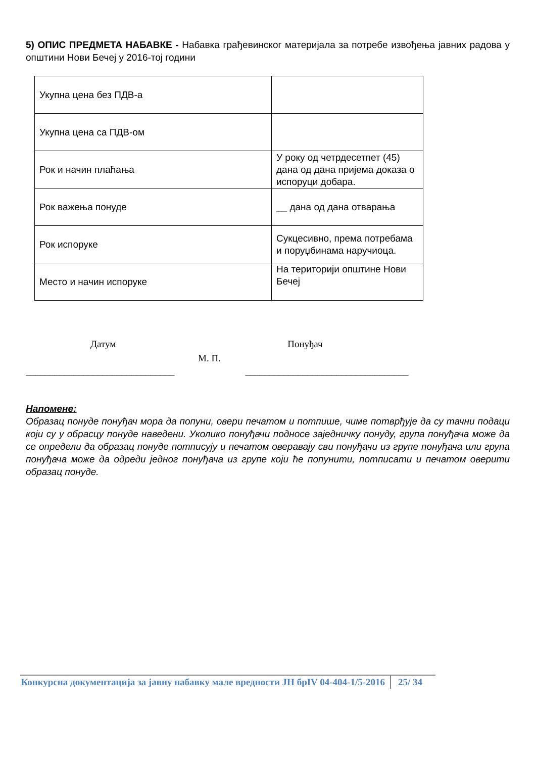5) ОПИС ПРЕДМЕТА НАБАВКЕ - Набавка грађевинског материјала за потребе извођења јавних радова у општини Нови Бечеј у 2016-тој години
| Укупна цена без ПДВ-а | |
| Укупна цена са ПДВ-ом | |
| Рок и начин плаћања | У року од четрдесетпет (45) дана од дана пријема доказа о испоруци добара. |
| Рок важења понуде | __ дана од дана отварања |
| Рок испоруке | Сукцесивно, према потребама и поруџбинама наручиоца. |
| Место и начин испоруке | На територији општине Нови Бечеј |
Датум Понуђач
М. П.
_______________________________ __________________________________
Напомене:
Образац понуде понуђач мора да попуни, овери печатом и потпише, чиме потврђује да су тачни подаци који су у обрасцу понуде наведени. Уколико понуђачи подносе заједничку понуду, група понуђача може да се определи да образац понуде потписују и печатом оверавају сви понуђачи из групе понуђача или група понуђача може да одреди једног понуђача из групе који ће попунити, потписати и печатом оверити образац понуде.
Конкурсна документација за јавну набавку мале вредности ЈН брIV 04-404-1/5-2016
25/ 34